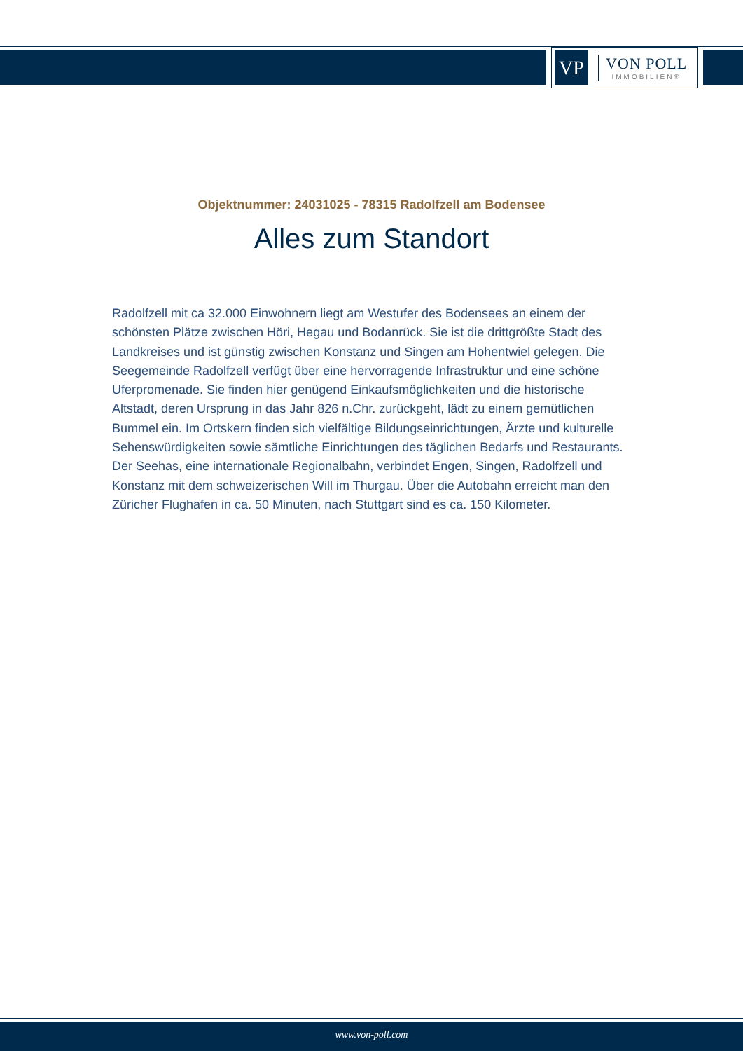VP
VON POLL
IMMOBILIEN®
Objektnummer: 24031025 - 78315 Radolfzell am Bodensee
Alles zum Standort
Radolfzell mit ca 32.000 Einwohnern liegt am Westufer des Bodensees an einem der schönsten Plätze zwischen Höri, Hegau und Bodanrück. Sie ist die drittgrößte Stadt des Landkreises und ist günstig zwischen Konstanz und Singen am Hohentwiel gelegen. Die Seegemeinde Radolfzell verfügt über eine hervorragende Infrastruktur und eine schöne Uferpromenade. Sie finden hier genügend Einkaufsmöglichkeiten und die historische Altstadt, deren Ursprung in das Jahr 826 n.Chr. zurückgeht, lädt zu einem gemütlichen Bummel ein. Im Ortskern finden sich vielfältige Bildungseinrichtungen, Ärzte und kulturelle Sehenswürdigkeiten sowie sämtliche Einrichtungen des täglichen Bedarfs und Restaurants. Der Seehas, eine internationale Regionalbahn, verbindet Engen, Singen, Radolfzell und Konstanz mit dem schweizerischen Will im Thurgau. Über die Autobahn erreicht man den Züricher Flughafen in ca. 50 Minuten, nach Stuttgart sind es ca. 150 Kilometer.
www.von-poll.com